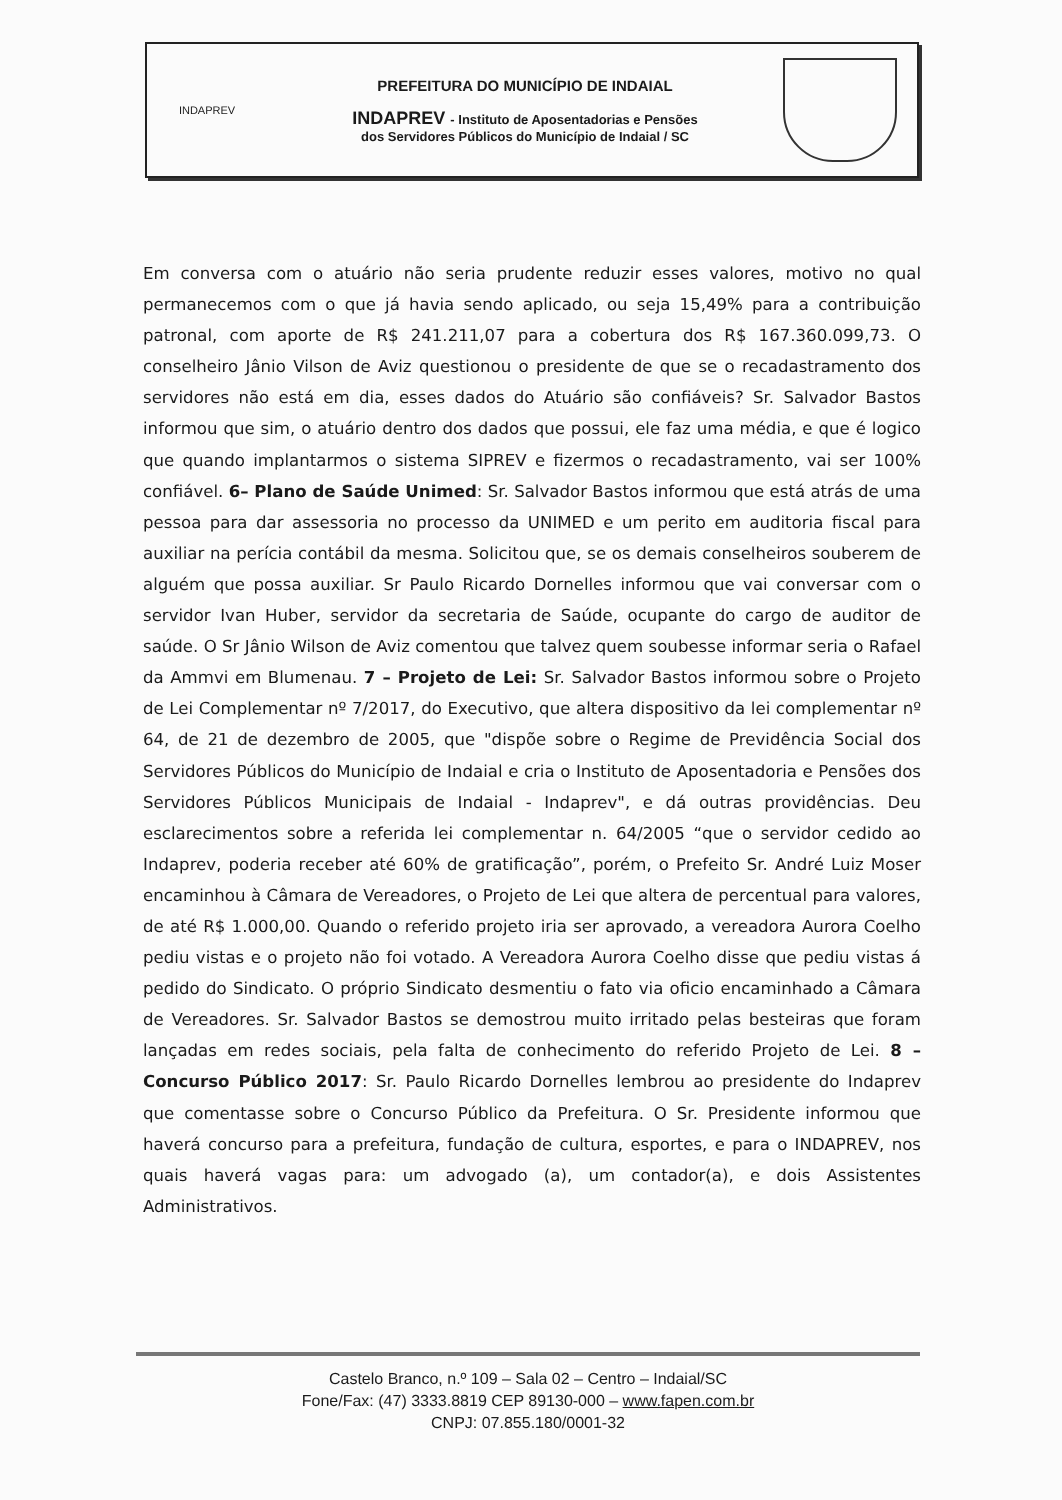INDAPREV
PREFEITURA DO MUNICÍPIO DE INDAIAL
INDAPREV - Instituto de Aposentadorias e Pensões
dos Servidores Públicos do Município de Indaial / SC
Em conversa com o atuário não seria prudente reduzir esses valores, motivo no qual permanecemos com o que já havia sendo aplicado, ou seja 15,49% para a contribuição patronal, com aporte de R$ 241.211,07 para a cobertura dos R$ 167.360.099,73. O conselheiro Jânio Vilson de Aviz questionou o presidente de que se o recadastramento dos servidores não está em dia, esses dados do Atuário são confiáveis? Sr. Salvador Bastos informou que sim, o atuário dentro dos dados que possui, ele faz uma média, e que é logico que quando implantarmos o sistema SIPREV e fizermos o recadastramento, vai ser 100% confiável. 6– Plano de Saúde Unimed: Sr. Salvador Bastos informou que está atrás de uma pessoa para dar assessoria no processo da UNIMED e um perito em auditoria fiscal para auxiliar na perícia contábil da mesma. Solicitou que, se os demais conselheiros souberem de alguém que possa auxiliar. Sr Paulo Ricardo Dornelles informou que vai conversar com o servidor Ivan Huber, servidor da secretaria de Saúde, ocupante do cargo de auditor de saúde. O Sr Jânio Wilson de Aviz comentou que talvez quem soubesse informar seria o Rafael da Ammvi em Blumenau. 7 – Projeto de Lei: Sr. Salvador Bastos informou sobre o Projeto de Lei Complementar nº 7/2017, do Executivo, que altera dispositivo da lei complementar nº 64, de 21 de dezembro de 2005, que "dispõe sobre o Regime de Previdência Social dos Servidores Públicos do Município de Indaial e cria o Instituto de Aposentadoria e Pensões dos Servidores Públicos Municipais de Indaial - Indaprev", e dá outras providências. Deu esclarecimentos sobre a referida lei complementar n. 64/2005 “que o servidor cedido ao Indaprev, poderia receber até 60% de gratificação”, porém, o Prefeito Sr. André Luiz Moser encaminhou à Câmara de Vereadores, o Projeto de Lei que altera de percentual para valores, de até R$ 1.000,00. Quando o referido projeto iria ser aprovado, a vereadora Aurora Coelho pediu vistas e o projeto não foi votado. A Vereadora Aurora Coelho disse que pediu vistas á pedido do Sindicato. O próprio Sindicato desmentiu o fato via oficio encaminhado a Câmara de Vereadores. Sr. Salvador Bastos se demostrou muito irritado pelas besteiras que foram lançadas em redes sociais, pela falta de conhecimento do referido Projeto de Lei. 8 – Concurso Público 2017: Sr. Paulo Ricardo Dornelles lembrou ao presidente do Indaprev que comentasse sobre o Concurso Público da Prefeitura. O Sr. Presidente informou que haverá concurso para a prefeitura, fundação de cultura, esportes, e para o INDAPREV, nos quais haverá vagas para: um advogado (a), um contador(a), e dois Assistentes Administrativos.
Castelo Branco, n.º 109 – Sala 02 – Centro – Indaial/SC
Fone/Fax: (47) 3333.8819 CEP 89130-000 – www.fapen.com.br
CNPJ: 07.855.180/0001-32